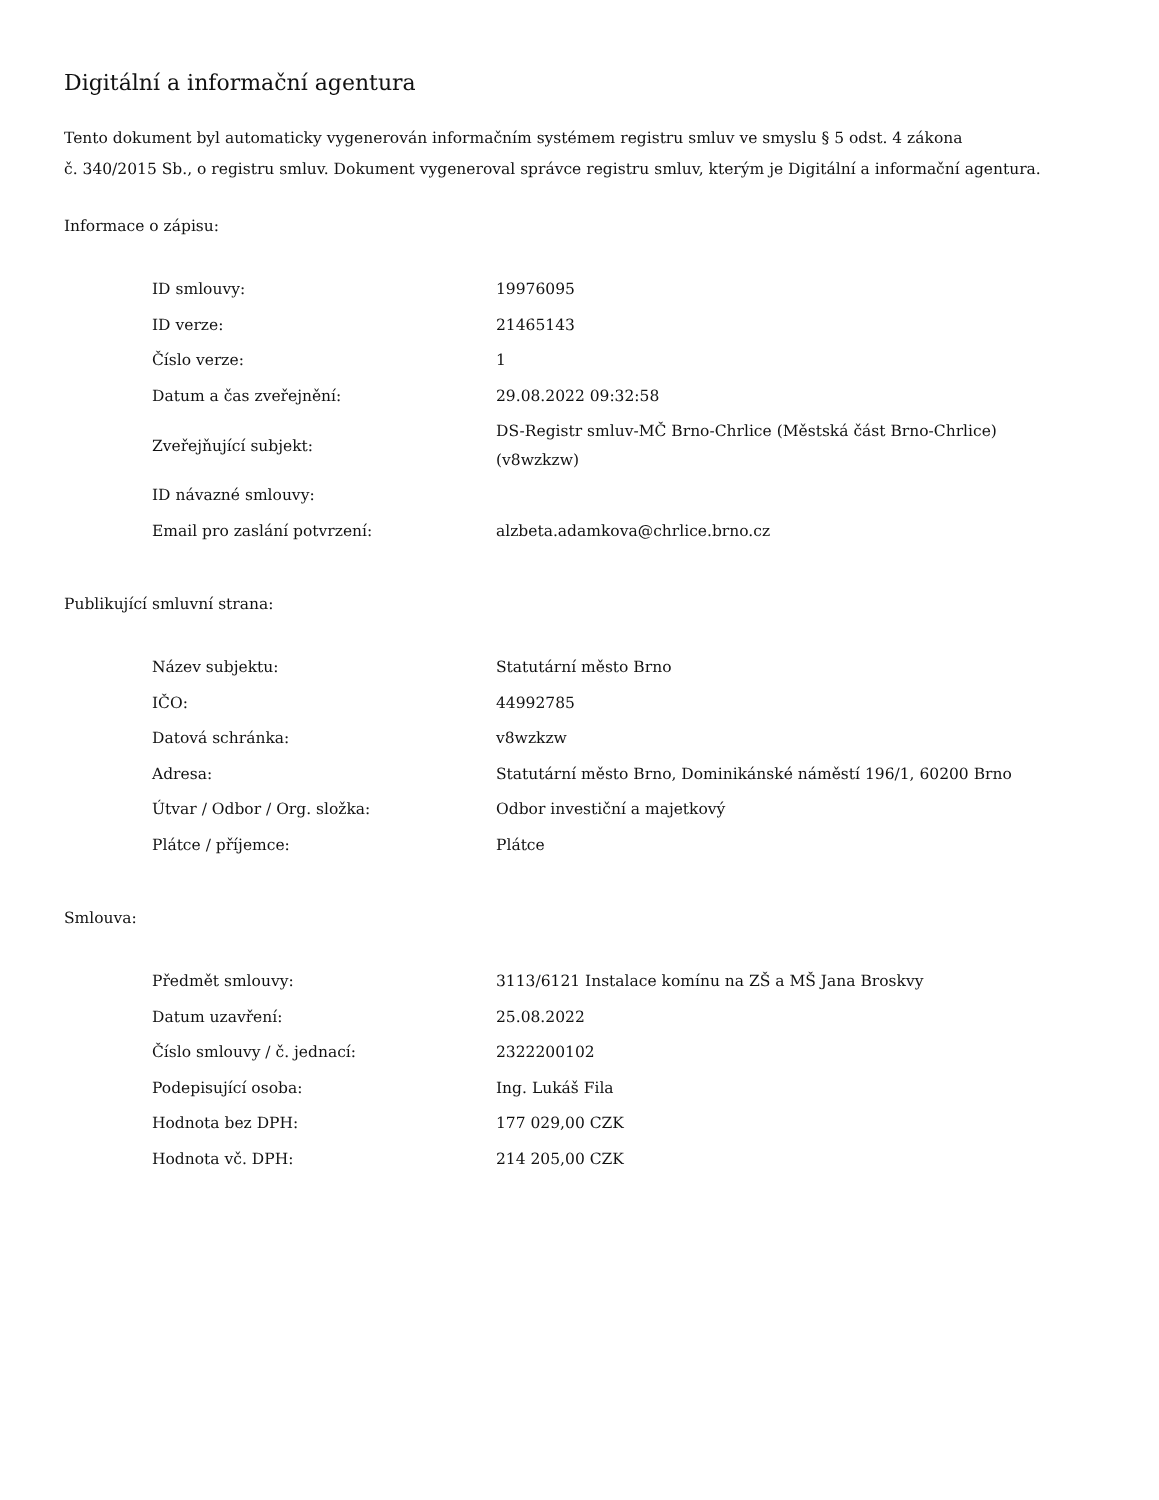Digitální a informační agentura
Tento dokument byl automaticky vygenerován informačním systémem registru smluv ve smyslu § 5 odst. 4 zákona
č. 340/2015 Sb., o registru smluv. Dokument vygeneroval správce registru smluv, kterým je Digitální a informační agentura.
Informace o zápisu:
| ID smlouvy: | 19976095 |
| ID verze: | 21465143 |
| Číslo verze: | 1 |
| Datum a čas zveřejnění: | 29.08.2022 09:32:58 |
| Zveřejňující subjekt: | DS-Registr smluv-MČ Brno-Chrlice (Městská část Brno-Chrlice) (v8wzkzw) |
| ID návazné smlouvy: | |
| Email pro zaslání potvrzení: | alzbeta.adamkova@chrlice.brno.cz |
Publikující smluvní strana:
| Název subjektu: | Statutární město Brno |
| IČO: | 44992785 |
| Datová schránka: | v8wzkzw |
| Adresa: | Statutární město Brno, Dominikánské náměstí 196/1, 60200 Brno |
| Útvar / Odbor / Org. složka: | Odbor investiční a majetkový |
| Plátce / příjemce: | Plátce |
Smlouva:
| Předmět smlouvy: | 3113/6121 Instalace komínu na ZŠ a MŠ Jana Broskvy |
| Datum uzavření: | 25.08.2022 |
| Číslo smlouvy / č. jednací: | 2322200102 |
| Podepisující osoba: | Ing. Lukáš Fila |
| Hodnota bez DPH: | 177 029,00 CZK |
| Hodnota vč. DPH: | 214 205,00 CZK |